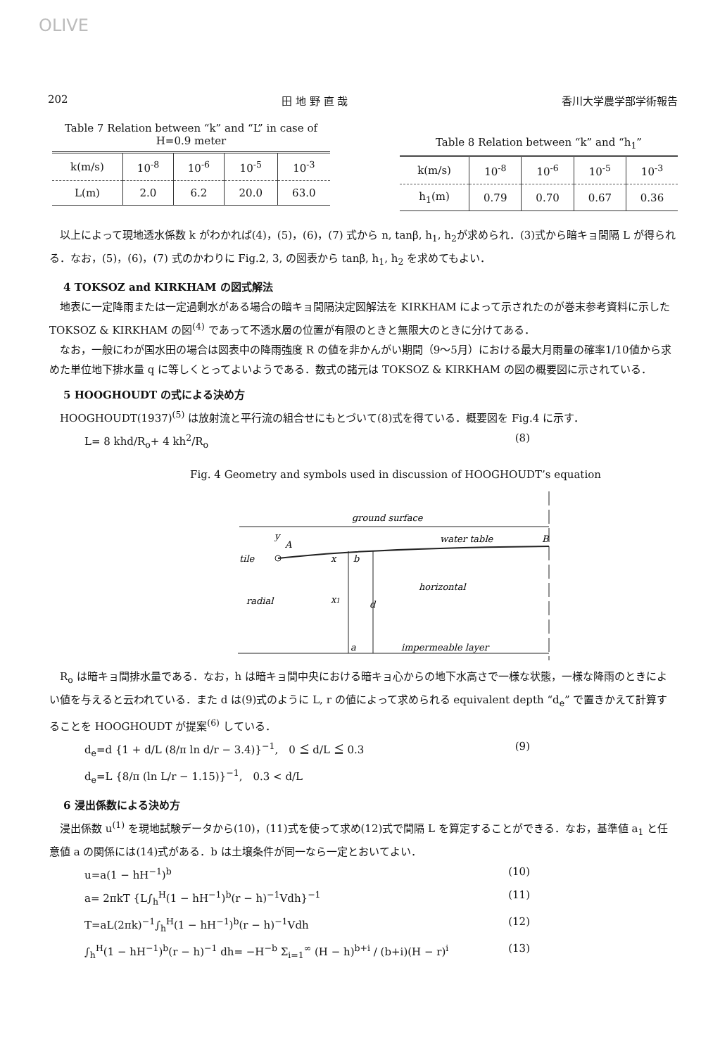OLIVE
202 田 地 野 直 哉 香川大学農学部学術報告
Table 7 Relation between “k” and “L” in case of H=0.9 meter
| k(m/s) | 10<sup>-8</sup> | 10<sup>-6</sup> | 10<sup>-5</sup> | 10<sup>-3</sup> |
| --- | --- | --- | --- | --- |
| L(m) | 2.0 | 6.2 | 20.0 | 63.0 |
Table 8 Relation between “k” and “h<sub>1</sub>”
| k(m/s) | 10<sup>-8</sup> | 10<sup>-6</sup> | 10<sup>-5</sup> | 10<sup>-3</sup> |
| --- | --- | --- | --- | --- |
| h<sub>1</sub>(m) | 0.79 | 0.70 | 0.67 | 0.36 |
　以上によって現地透水係数 k がわかれば(4)，(5)，(6)，(7) 式から n, tanβ, h<sub>1</sub>, h<sub>2</sub>が求められ．(3)式から暗キョ間隔 L が得られる．なお，(5)，(6)，(7) 式のかわりに Fig.2, 3, の図表から tanβ, h<sub>1</sub>, h<sub>2</sub> を求めてもよい．
4 TOKSOZ and KIRKHAM の図式解法
　地表に一定降雨または一定過剰水がある場合の暗キョ間隔決定図解法を KIRKHAM によって示されたのが巻末参考資料に示した TOKSOZ & KIRKHAM の図<sup>(4)</sup> であって不透水層の位置が有限のときと無限大のときに分けてある．
　なお，一般にわが国水田の場合は図表中の降雨強度 R の値を非かんがい期間（9～5月）における最大月雨量の確率1/10値から求めた単位地下排水量 q に等しくとってよいようである．数式の諸元は TOKSOZ & KIRKHAM の図の概要図に示されている．
5 HOOGHOUDT の式による決め方
　HOOGHOUDT(1937)<sup>(5)</sup> は放射流と平行流の組合せにもとづいて(8)式を得ている．概要図を Fig.4 に示す．
L= 8 khd/R<sub>o</sub>+ 4 kh<sup>2</sup>/R<sub>o</sub> (8)
Fig. 4 Geometry and symbols used in discussion of HOOGHOUDT’s equation
ground surface
y
A
water table
B
tile
x
b
horizontal
radial
x1
d
a
impermeable layer
　R<sub>o</sub> は暗キョ間排水量である．なお，h は暗キョ間中央における暗キョ心からの地下水高さで一様な状態，一様な降雨のときによい値を与えると云われている．また d は(9)式のように L, r の値によって求められる equivalent depth “d<sub>e</sub>” で置きかえて計算することを HOOGHOUDT が提案<sup>(6)</sup> している．
d<sub>e</sub>=d {1 + d/L (8/π ln d/r − 3.4)}<sup>−1</sup>,　0 ≦ d/L ≦ 0.3
d<sub>e</sub>=L {8/π (ln L/r − 1.15)}<sup>−1</sup>,　0.3 < d/L (9)
6 浸出係数による決め方
　浸出係数 u<sup>(1)</sup> を現地試験データから(10)，(11)式を使って求め(12)式で間隔 L を算定することができる．なお，基準値 a<sub>1</sub> と任意値 a の関係には(14)式がある．b は土壌条件が同一なら一定とおいてよい．
u=a(1 − hH<sup>−1</sup>)<sup>b</sup> (10)
a= 2πkT {L∫<sub>h</sub><sup>H</sup>(1 − hH<sup>−1</sup>)<sup>b</sup>(r − h)<sup>−1</sup>Vdh}<sup>−1</sup> (11)
T=aL(2πk)<sup>−1</sup>∫<sub>h</sub><sup>H</sup>(1 − hH<sup>−1</sup>)<sup>b</sup>(r − h)<sup>−1</sup>Vdh (12)
∫<sub>h</sub><sup>H</sup>(1 − hH<sup>−1</sup>)<sup>b</sup>(r − h)<sup>−1</sup> dh= −H<sup>−b</sup> Σ<sub>i=1</sub><sup>∞</sup> (H − h)<sup>b+i</sup> / (b+i)(H − r)<sup>i</sup> (13)